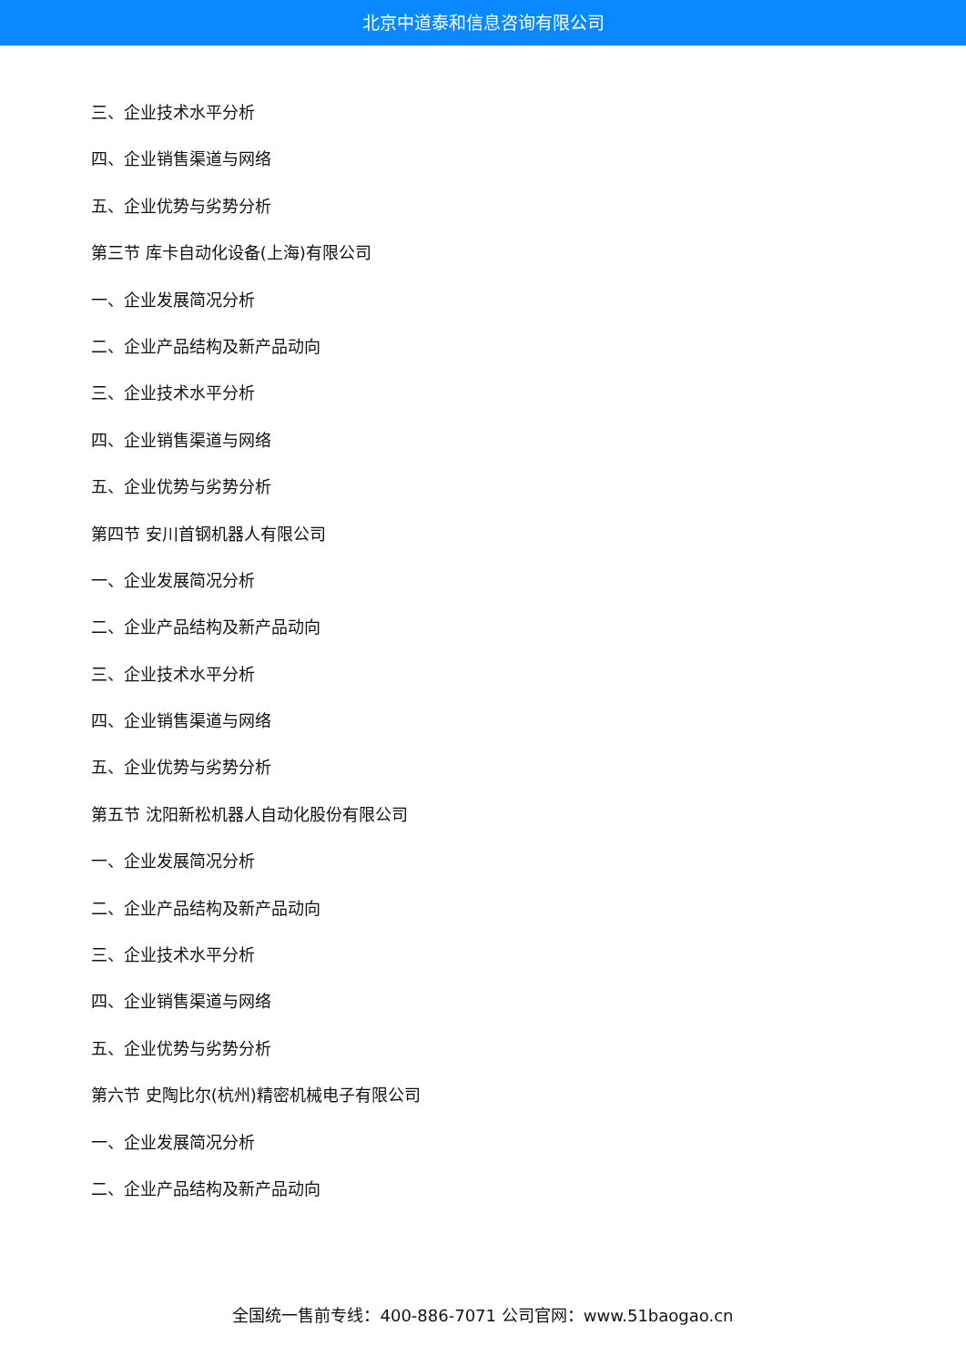北京中道泰和信息咨询有限公司
三、企业技术水平分析
四、企业销售渠道与网络
五、企业优势与劣势分析
第三节 库卡自动化设备(上海)有限公司
一、企业发展简况分析
二、企业产品结构及新产品动向
三、企业技术水平分析
四、企业销售渠道与网络
五、企业优势与劣势分析
第四节 安川首钢机器人有限公司
一、企业发展简况分析
二、企业产品结构及新产品动向
三、企业技术水平分析
四、企业销售渠道与网络
五、企业优势与劣势分析
第五节 沈阳新松机器人自动化股份有限公司
一、企业发展简况分析
二、企业产品结构及新产品动向
三、企业技术水平分析
四、企业销售渠道与网络
五、企业优势与劣势分析
第六节 史陶比尔(杭州)精密机械电子有限公司
一、企业发展简况分析
二、企业产品结构及新产品动向
全国统一售前专线：400-886-7071 公司官网：www.51baogao.cn